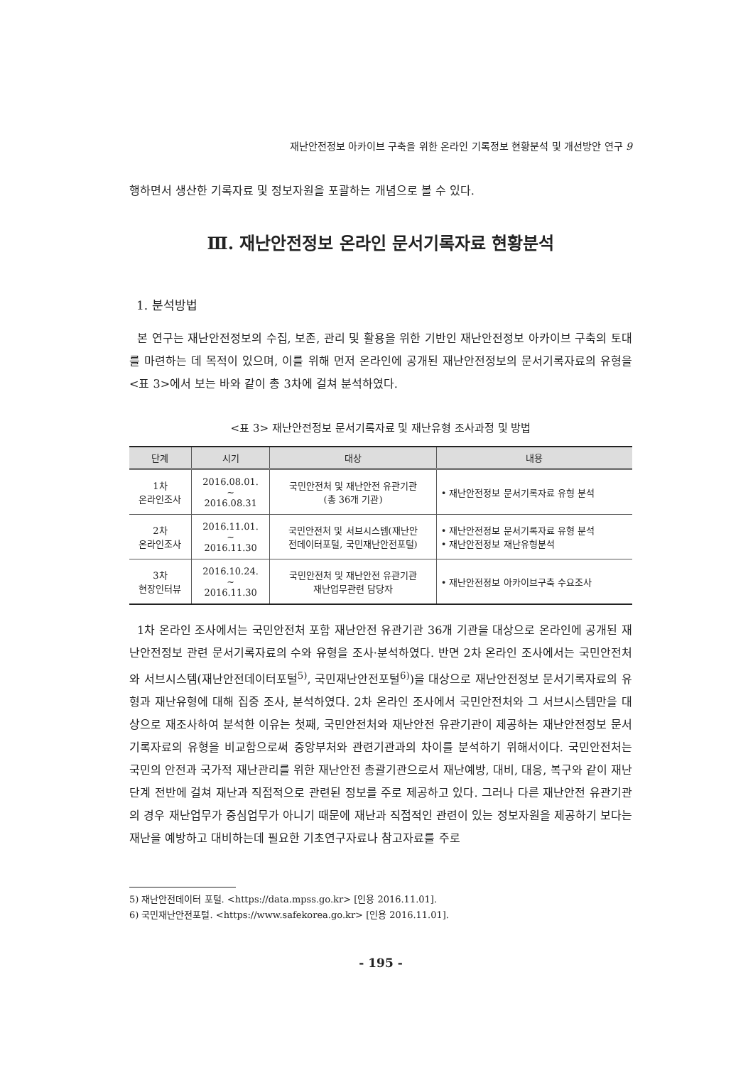재난안전정보 아카이브 구축을 위한 온라인 기록정보 현황분석 및 개선방안 연구 9
행하면서 생산한 기록자료 및 정보자원을 포괄하는 개념으로 볼 수 있다.
Ⅲ. 재난안전정보 온라인 문서기록자료 현황분석
1. 분석방법
본 연구는 재난안전정보의 수집, 보존, 관리 및 활용을 위한 기반인 재난안전정보 아카이브 구축의 토대를 마련하는 데 목적이 있으며, 이를 위해 먼저 온라인에 공개된 재난안전정보의 문서기록자료의 유형을 <표 3>에서 보는 바와 같이 총 3차에 걸쳐 분석하였다.
<표 3> 재난안전정보 문서기록자료 및 재난유형 조사과정 및 방법
| 단계 | 시기 | 대상 | 내용 |
| --- | --- | --- | --- |
| 1차 온라인조사 | 2016.08.01. ~ 2016.08.31 | 국민안전처 및 재난안전 유관기관 (총 36개 기관) | • 재난안전정보 문서기록자료 유형 분석 |
| 2차 온라인조사 | 2016.11.01. ~ 2016.11.30 | 국민안전처 및 서브시스템(재난안 전데이터포털, 국민재난안전포털) | • 재난안전정보 문서기록자료 유형 분석 • 재난안전정보 재난유형분석 |
| 3차 현장인터뷰 | 2016.10.24. ~ 2016.11.30 | 국민안전처 및 재난안전 유관기관 재난업무관련 담당자 | • 재난안전정보 아카이브구축 수요조사 |
1차 온라인 조사에서는 국민안전처 포함 재난안전 유관기관 36개 기관을 대상으로 온라인에 공개된 재난안전정보 관련 문서기록자료의 수와 유형을 조사·분석하였다. 반면 2차 온라인 조사에서는 국민안전처와 서브시스템(재난안전데이터포털<sup>5)</sup>, 국민재난안전포털<sup>6)</sup>)을 대상으로 재난안전정보 문서기록자료의 유형과 재난유형에 대해 집중 조사, 분석하였다. 2차 온라인 조사에서 국민안전처와 그 서브시스템만을 대상으로 재조사하여 분석한 이유는 첫째, 국민안전처와 재난안전 유관기관이 제공하는 재난안전정보 문서기록자료의 유형을 비교함으로써 중앙부처와 관련기관과의 차이를 분석하기 위해서이다. 국민안전처는 국민의 안전과 국가적 재난관리를 위한 재난안전 총괄기관으로서 재난예방, 대비, 대응, 복구와 같이 재난단계 전반에 걸쳐 재난과 직접적으로 관련된 정보를 주로 제공하고 있다. 그러나 다른 재난안전 유관기관의 경우 재난업무가 중심업무가 아니기 때문에 재난과 직접적인 관련이 있는 정보자원을 제공하기 보다는 재난을 예방하고 대비하는데 필요한 기초연구자료나 참고자료를 주로
5) 재난안전데이터 포털. <https://data.mpss.go.kr> [인용 2016.11.01].
6) 국민재난안전포털. <https://www.safekorea.go.kr> [인용 2016.11.01].
- 195 -